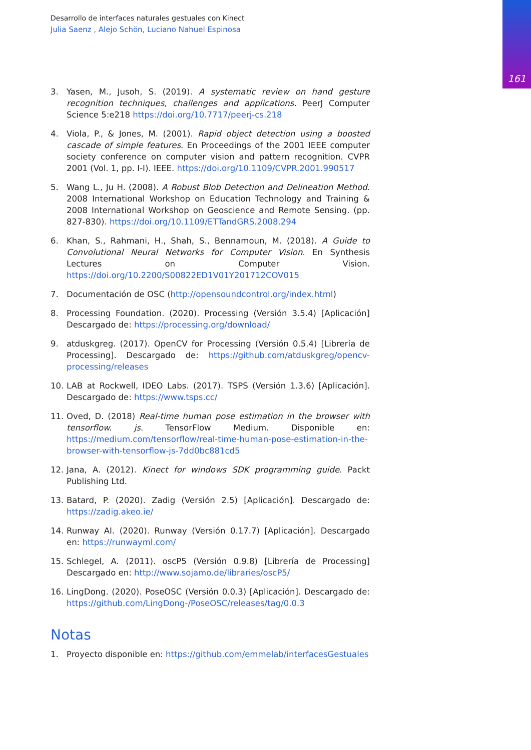161
Desarrollo de interfaces naturales gestuales con Kinect
Julia Saenz , Alejo Schön, Luciano Nahuel Espinosa
3. Yasen, M., Jusoh, S. (2019). A systematic review on hand gesture recognition techniques, challenges and applications. PeerJ Computer Science 5:e218 https://doi.org/10.7717/peerj-cs.218
4. Viola, P., & Jones, M. (2001). Rapid object detection using a boosted cascade of simple features. En Proceedings of the 2001 IEEE computer society conference on computer vision and pattern recognition. CVPR 2001 (Vol. 1, pp. I-I). IEEE. https://doi.org/10.1109/CVPR.2001.990517
5. Wang L., Ju H. (2008). A Robust Blob Detection and Delineation Method. 2008 International Workshop on Education Technology and Training & 2008 International Workshop on Geoscience and Remote Sensing. (pp. 827-830). https://doi.org/10.1109/ETTandGRS.2008.294
6. Khan, S., Rahmani, H., Shah, S., Bennamoun, M. (2018). A Guide to Convolutional Neural Networks for Computer Vision. En Synthesis Lectures on Computer Vision. https://doi.org/10.2200/S00822ED1V01Y201712COV015
7. Documentación de OSC (http://opensoundcontrol.org/index.html)
8. Processing Foundation. (2020). Processing (Versión 3.5.4) [Aplicación] Descargado de: https://processing.org/download/
9. atduskgreg. (2017). OpenCV for Processing (Versión 0.5.4) [Librería de Processing]. Descargado de: https://github.com/atduskgreg/opencv-processing/releases
10. LAB at Rockwell, IDEO Labs. (2017). TSPS (Versión 1.3.6) [Aplicación]. Descargado de: https://www.tsps.cc/
11. Oved, D. (2018) Real-time human pose estimation in the browser with tensorflow. js. TensorFlow Medium. Disponible en: https://medium.com/tensorflow/real-time-human-pose-estimation-in-the-browser-with-tensorflow-js-7dd0bc881cd5
12. Jana, A. (2012). Kinect for windows SDK programming guide. Packt Publishing Ltd.
13. Batard, P. (2020). Zadig (Versión 2.5) [Aplicación]. Descargado de: https://zadig.akeo.ie/
14. Runway AI. (2020). Runway (Versión 0.17.7) [Aplicación]. Descargado en: https://runwayml.com/
15. Schlegel, A. (2011). oscP5 (Versión 0.9.8) [Librería de Processing] Descargado en: http://www.sojamo.de/libraries/oscP5/
16. LingDong. (2020). PoseOSC (Versión 0.0.3) [Aplicación]. Descargado de: https://github.com/LingDong-/PoseOSC/releases/tag/0.0.3
Notas
1. Proyecto disponible en: https://github.com/emmelab/interfacesGestuales